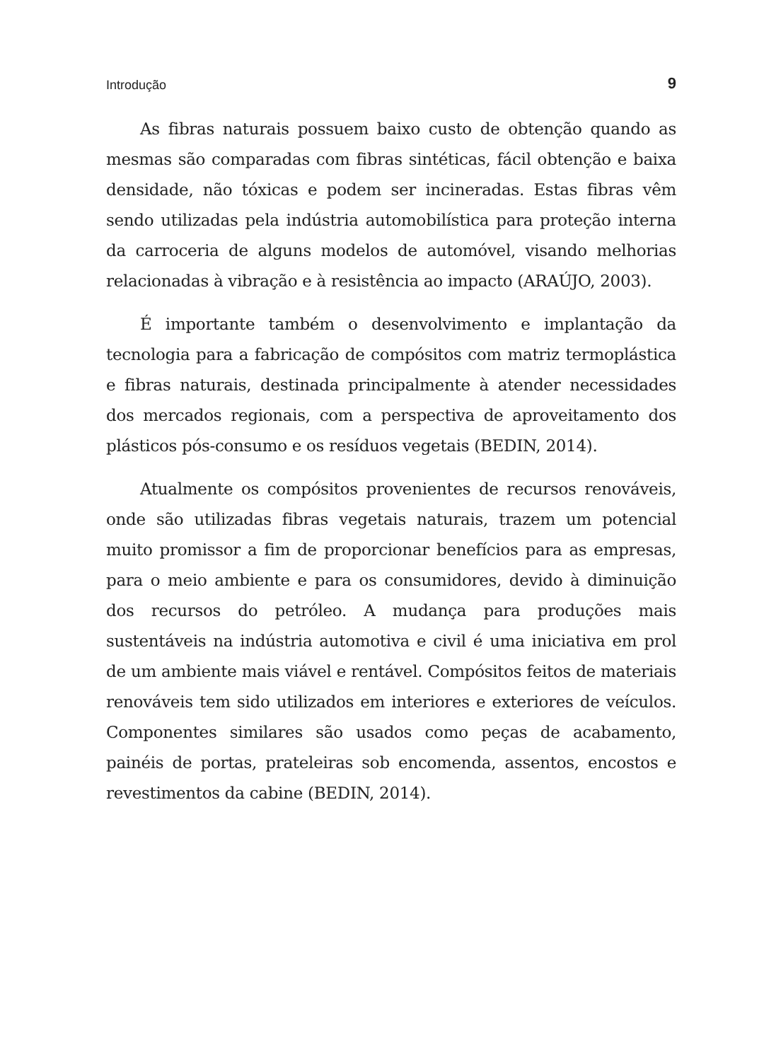Introdução 9
As fibras naturais possuem baixo custo de obtenção quando as mesmas são comparadas com fibras sintéticas, fácil obtenção e baixa densidade, não tóxicas e podem ser incineradas. Estas fibras vêm sendo utilizadas pela indústria automobilística para proteção interna da carroceria de alguns modelos de automóvel, visando melhorias relacionadas à vibração e à resistência ao impacto (ARAÚJO, 2003).
É importante também o desenvolvimento e implantação da tecnologia para a fabricação de compósitos com matriz termoplástica e fibras naturais, destinada principalmente à atender necessidades dos mercados regionais, com a perspectiva de aproveitamento dos plásticos pós-consumo e os resíduos vegetais (BEDIN, 2014).
Atualmente os compósitos provenientes de recursos renováveis, onde são utilizadas fibras vegetais naturais, trazem um potencial muito promissor a fim de proporcionar benefícios para as empresas, para o meio ambiente e para os consumidores, devido à diminuição dos recursos do petróleo. A mudança para produções mais sustentáveis na indústria automotiva e civil é uma iniciativa em prol de um ambiente mais viável e rentável. Compósitos feitos de materiais renováveis tem sido utilizados em interiores e exteriores de veículos. Componentes similares são usados como peças de acabamento, painéis de portas, prateleiras sob encomenda, assentos, encostos e revestimentos da cabine (BEDIN, 2014).